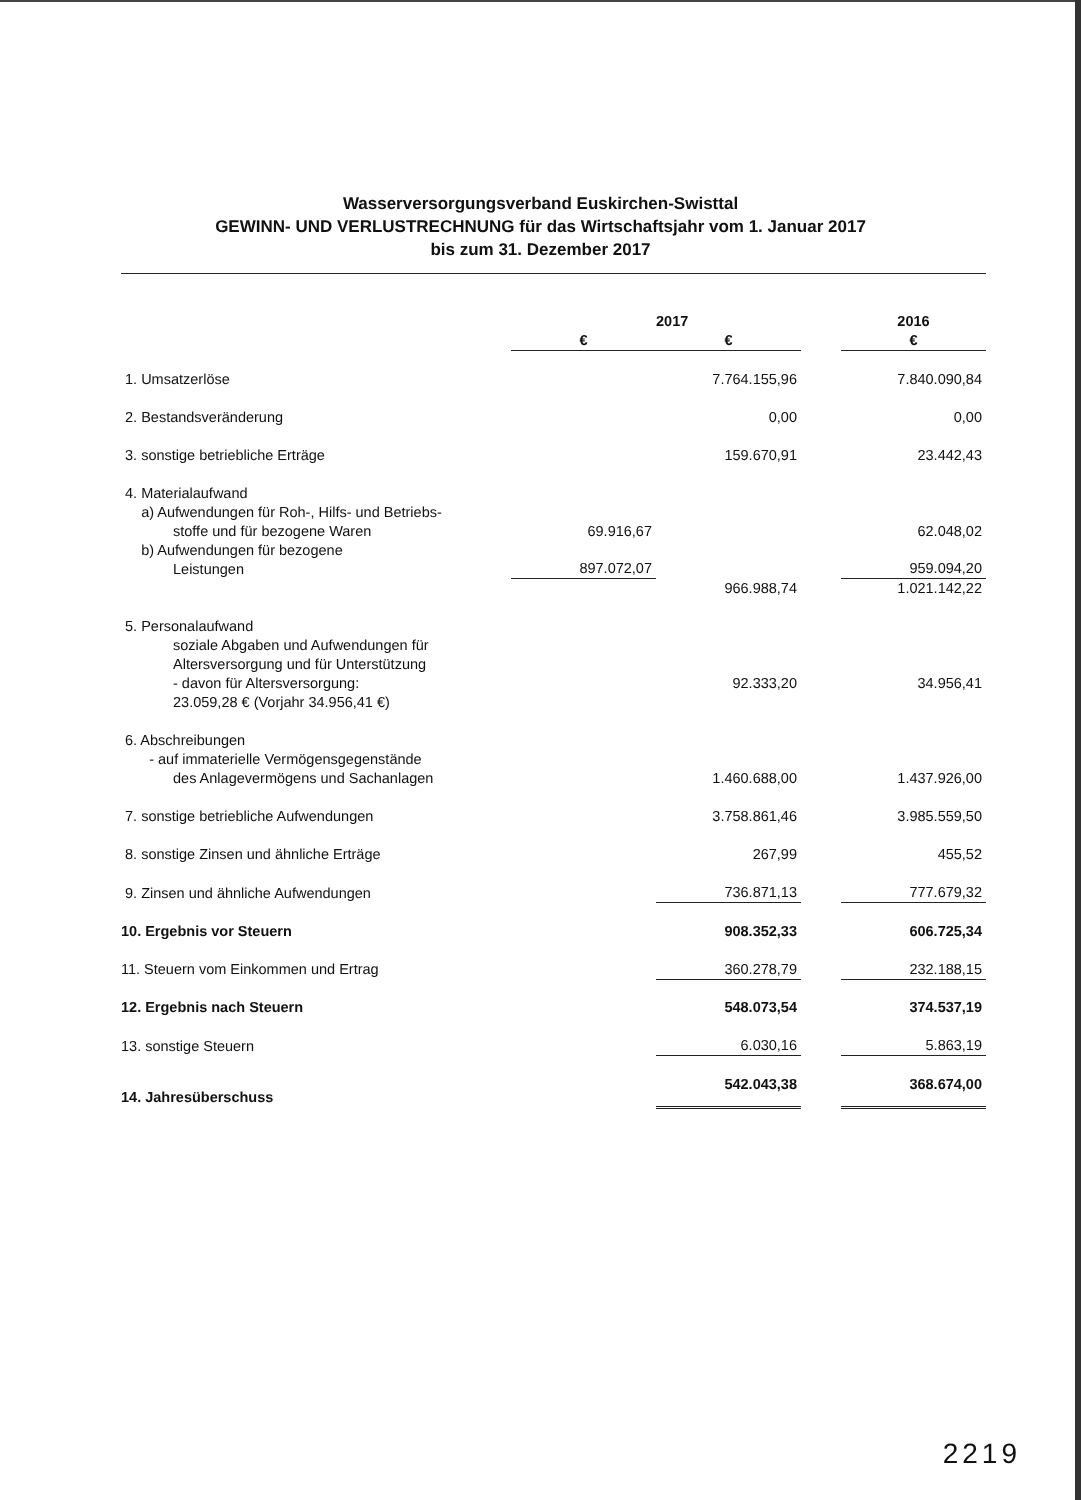Wasserversorgungsverband Euskirchen-Swisttal
GEWINN- UND VERLUSTRECHNUNG für das Wirtschaftsjahr vom 1. Januar 2017
bis zum 31. Dezember 2017
| | | 2017 | | 2016 |
| --- | --- | --- | --- | --- |
| | € | € | | € |
| 1. Umsatzerlöse | | 7.764.155,96 | | 7.840.090,84 |
| 2. Bestandsveränderung | | 0,00 | | 0,00 |
| 3. sonstige betriebliche Erträge | | 159.670,91 | | 23.442,43 |
| 4. Materialaufwand a) Aufwendungen für Roh-, Hilfs- und Betriebs- stoffe und für bezogene Waren | 69.916,67 | | | 62.048,02 |
| b) Aufwendungen für bezogene Leistungen | 897.072,07 | | | 959.094,20 |
| | | 966.988,74 | | 1.021.142,22 |
| 5. Personalaufwand soziale Abgaben und Aufwendungen für Altersversorgung und für Unterstützung - davon für Altersversorgung: | | 92.333,20 | | 34.956,41 |
| 23.059,28 € (Vorjahr 34.956,41 €) | | | | |
| 6. Abschreibungen - auf immaterielle Vermögensgegenstände des Anlagevermögens und Sachanlagen | | 1.460.688,00 | | 1.437.926,00 |
| 7. sonstige betriebliche Aufwendungen | | 3.758.861,46 | | 3.985.559,50 |
| 8. sonstige Zinsen und ähnliche Erträge | | 267,99 | | 455,52 |
| 9. Zinsen und ähnliche Aufwendungen | | 736.871,13 | | 777.679,32 |
| 10. Ergebnis vor Steuern | | 908.352,33 | | 606.725,34 |
| 11. Steuern vom Einkommen und Ertrag | | 360.278,79 | | 232.188,15 |
| 12. Ergebnis nach Steuern | | 548.073,54 | | 374.537,19 |
| 13. sonstige Steuern | | 6.030,16 | | 5.863,19 |
| 14. Jahresüberschuss | | 542.043,38 | | 368.674,00 |
2219